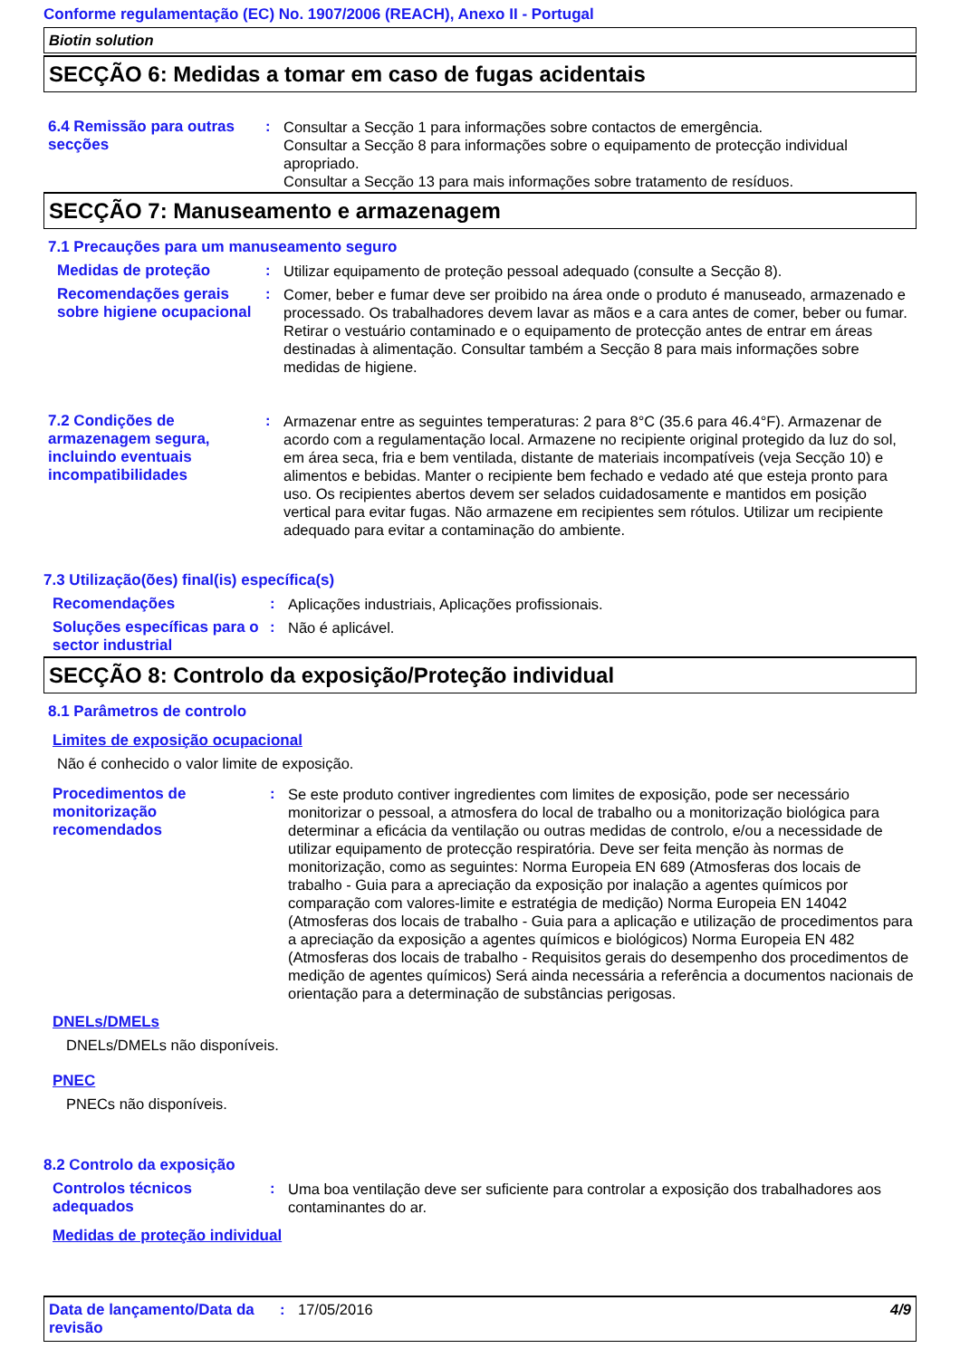Conforme regulamentação (EC) No. 1907/2006 (REACH), Anexo II - Portugal
Biotin solution
SECÇÃO 6: Medidas a tomar em caso de fugas acidentais
6.4 Remissão para outras secções
:
Consultar a Secção 1 para informações sobre contactos de emergência.
Consultar a Secção 8 para informações sobre o equipamento de protecção individual apropriado.
Consultar a Secção 13 para mais informações sobre tratamento de resíduos.
SECÇÃO 7: Manuseamento e armazenagem
7.1 Precauções para um manuseamento seguro
Medidas de proteção :
Utilizar equipamento de proteção pessoal adequado (consulte a Secção 8).
Recomendações gerais sobre higiene ocupacional
:
Comer, beber e fumar deve ser proibido na área onde o produto é manuseado, armazenado e processado. Os trabalhadores devem lavar as mãos e a cara antes de comer, beber ou fumar. Retirar o vestuário contaminado e o equipamento de protecção antes de entrar em áreas destinadas à alimentação. Consultar também a Secção 8 para mais informações sobre medidas de higiene.
7.2 Condições de armazenagem segura, incluindo eventuais incompatibilidades
:
Armazenar entre as seguintes temperaturas: 2 para 8°C (35.6 para 46.4°F). Armazenar de acordo com a regulamentação local. Armazene no recipiente original protegido da luz do sol, em área seca, fria e bem ventilada, distante de materiais incompatíveis (veja Secção 10) e alimentos e bebidas. Manter o recipiente bem fechado e vedado até que esteja pronto para uso. Os recipientes abertos devem ser selados cuidadosamente e mantidos em posição vertical para evitar fugas. Não armazene em recipientes sem rótulos. Utilizar um recipiente adequado para evitar a contaminação do ambiente.
7.3 Utilização(ões) final(is) específica(s)
Recomendações :
Aplicações industriais, Aplicações profissionais.
Soluções específicas para o sector industrial
:
Não é aplicável.
SECÇÃO 8: Controlo da exposição/Proteção individual
8.1 Parâmetros de controlo
Limites de exposição ocupacional
Não é conhecido o valor limite de exposição.
Procedimentos de monitorização recomendados
:
Se este produto contiver ingredientes com limites de exposição, pode ser necessário monitorizar o pessoal, a atmosfera do local de trabalho ou a monitorização biológica para determinar a eficácia da ventilação ou outras medidas de controlo, e/ou a necessidade de utilizar equipamento de protecção respiratória. Deve ser feita menção às normas de monitorização, como as seguintes: Norma Europeia EN 689 (Atmosferas dos locais de trabalho - Guia para a apreciação da exposição por inalação a agentes químicos por comparação com valores-limite e estratégia de medição) Norma Europeia EN 14042 (Atmosferas dos locais de trabalho - Guia para a aplicação e utilização de procedimentos para a apreciação da exposição a agentes químicos e biológicos) Norma Europeia EN 482 (Atmosferas dos locais de trabalho - Requisitos gerais do desempenho dos procedimentos de medição de agentes químicos) Será ainda necessária a referência a documentos nacionais de orientação para a determinação de substâncias perigosas.
DNELs/DMELs
DNELs/DMELs não disponíveis.
PNEC
PNECs não disponíveis.
8.2 Controlo da exposição
Controlos técnicos adequados
:
Uma boa ventilação deve ser suficiente para controlar a exposição dos trabalhadores aos contaminantes do ar.
Medidas de proteção individual
Data de lançamento/Data da revisão
: 17/05/2016 4/9